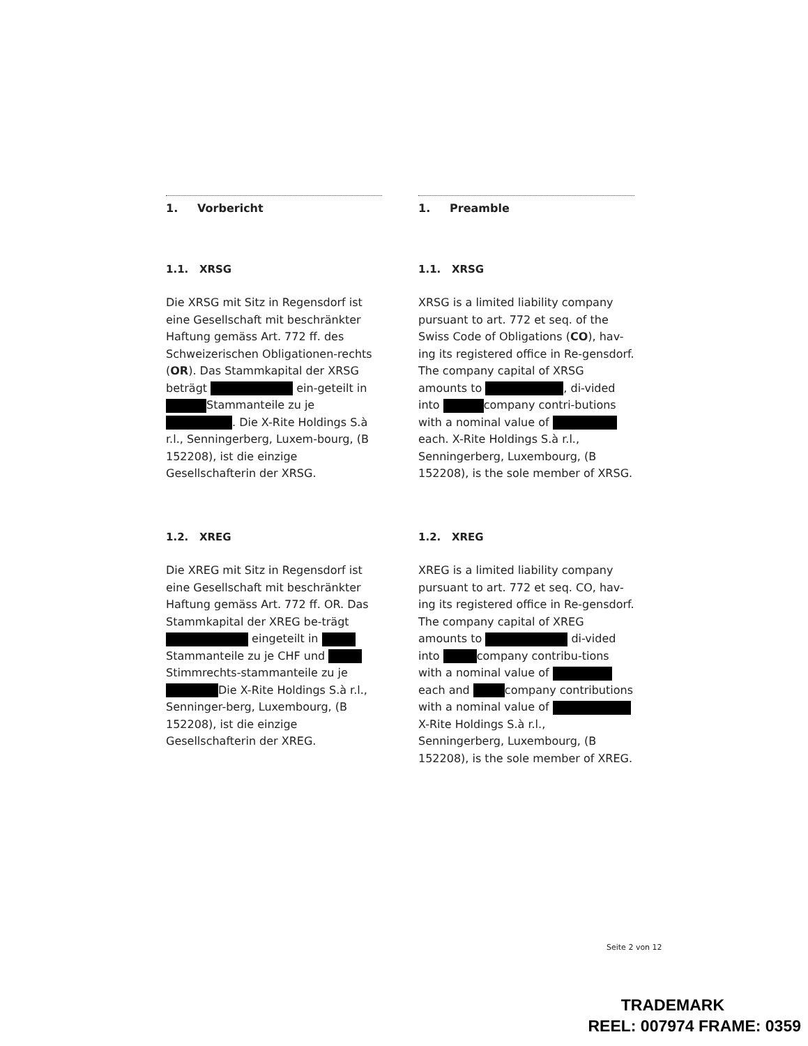1. Vorbericht
1.1. XRSG
Die XRSG mit Sitz in Regensdorf ist eine Gesellschaft mit beschränkter Haftung gemäss Art. 772 ff. des Schweizerischen Obligationen-rechts (OR). Das Stammkapital der XRSG beträgt ein-geteilt in Stammanteile zu je . Die X-Rite Holdings S.à r.l., Senningerberg, Luxem-bourg, (B 152208), ist die einzige Gesellschafterin der XRSG.
1.2. XREG
Die XREG mit Sitz in Regensdorf ist eine Gesellschaft mit beschränkter Haftung gemäss Art. 772 ff. OR. Das Stammkapital der XREG be-trägt eingeteilt in Stammanteile zu je CHF und Stimmrechts-stammanteile zu je Die X-Rite Holdings S.à r.l., Senninger-berg, Luxembourg, (B 152208), ist die einzige Gesellschafterin der XREG.
1. Preamble
1.1. XRSG
XRSG is a limited liability company pursuant to art. 772 et seq. of the Swiss Code of Obligations (CO), hav-ing its registered office in Re-gensdorf. The company capital of XRSG amounts to , di-vided into company contri-butions with a nominal value of each. X-Rite Holdings S.à r.l., Senningerberg, Luxembourg, (B 152208), is the sole member of XRSG.
1.2. XREG
XREG is a limited liability company pursuant to art. 772 et seq. CO, hav-ing its registered office in Re-gensdorf. The company capital of XREG amounts to di-vided into company contribu-tions with a nominal value of each and company contributions with a nominal value of X-Rite Holdings S.à r.l., Senningerberg, Luxembourg, (B 152208), is the sole member of XREG.
Seite 2 von 12
TRADEMARK
REEL: 007974 FRAME: 0359